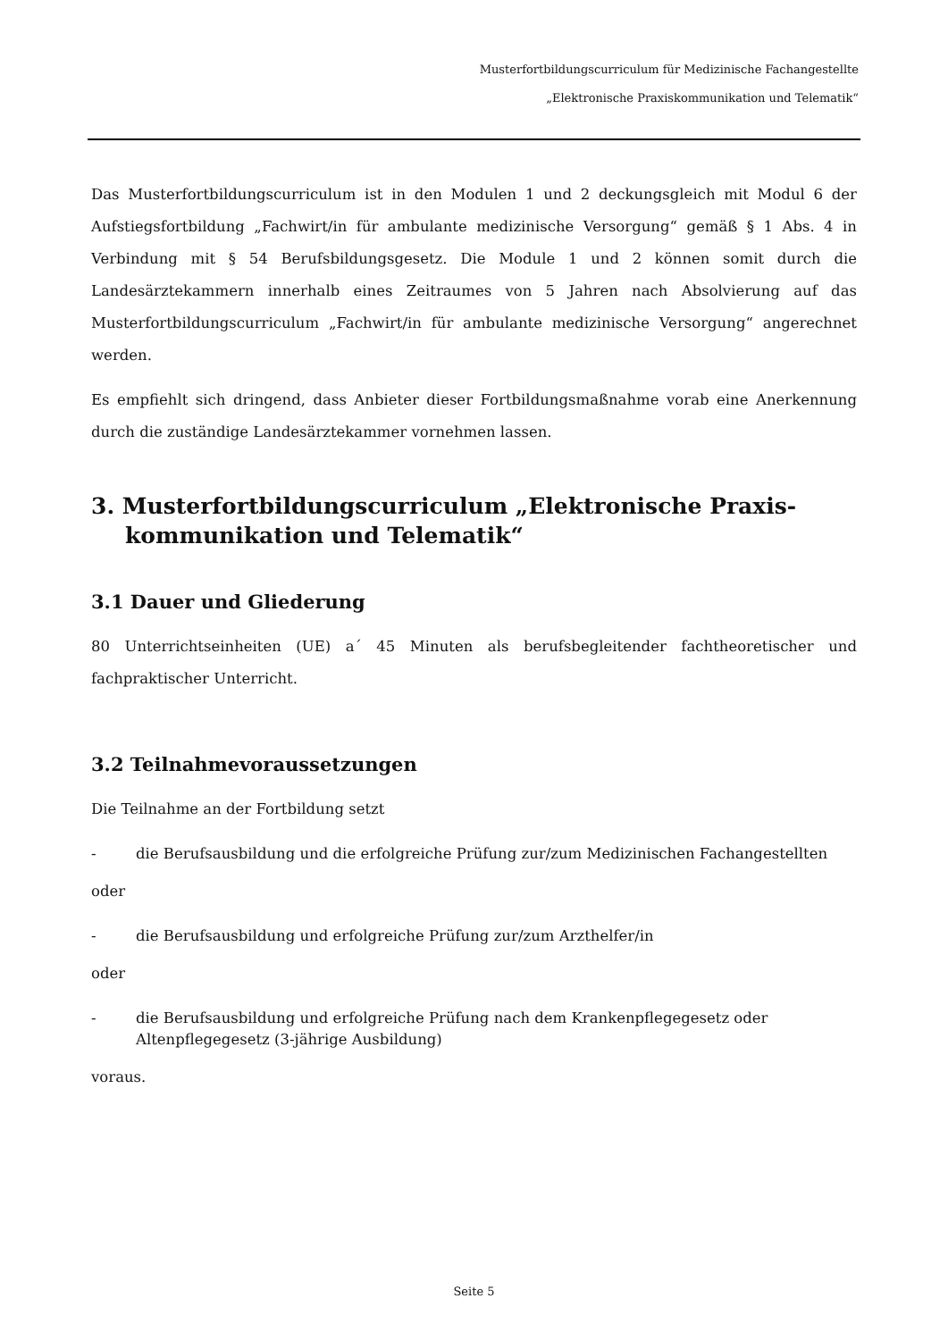Musterfortbildungscurriculum für Medizinische Fachangestellte
„Elektronische Praxiskommunikation und Telematik“
Das Musterfortbildungscurriculum ist in den Modulen 1 und 2 deckungsgleich mit Modul 6 der Aufstiegsfortbildung „Fachwirt/in für ambulante medizinische Versorgung“ gemäß § 1 Abs. 4 in Verbindung mit § 54 Berufsbildungsgesetz. Die Module 1 und 2 können somit durch die Landesärztekammern innerhalb eines Zeitraumes von 5 Jahren nach Absolvierung auf das Musterfortbildungscurriculum „Fachwirt/in für ambulante medizinische Versorgung“ angerechnet werden.
Es empfiehlt sich dringend, dass Anbieter dieser Fortbildungsmaßnahme vorab eine Anerkennung durch die zuständige Landesärztekammer vornehmen lassen.
3. Musterfortbildungscurriculum „Elektronische Praxis-kommunikation und Telematik“
3.1 Dauer und Gliederung
80 Unterrichtseinheiten (UE) a´ 45 Minuten als berufsbegleitender fachtheoretischer und fachpraktischer Unterricht.
3.2 Teilnahmevoraussetzungen
Die Teilnahme an der Fortbildung setzt
- die Berufsausbildung und die erfolgreiche Prüfung zur/zum Medizinischen Fachangestellten
oder
- die Berufsausbildung und erfolgreiche Prüfung zur/zum Arzthelfer/in
oder
- die Berufsausbildung und erfolgreiche Prüfung nach dem Krankenpflegegesetz oder Altenpflegegesetz (3-jährige Ausbildung)
voraus.
Seite 5